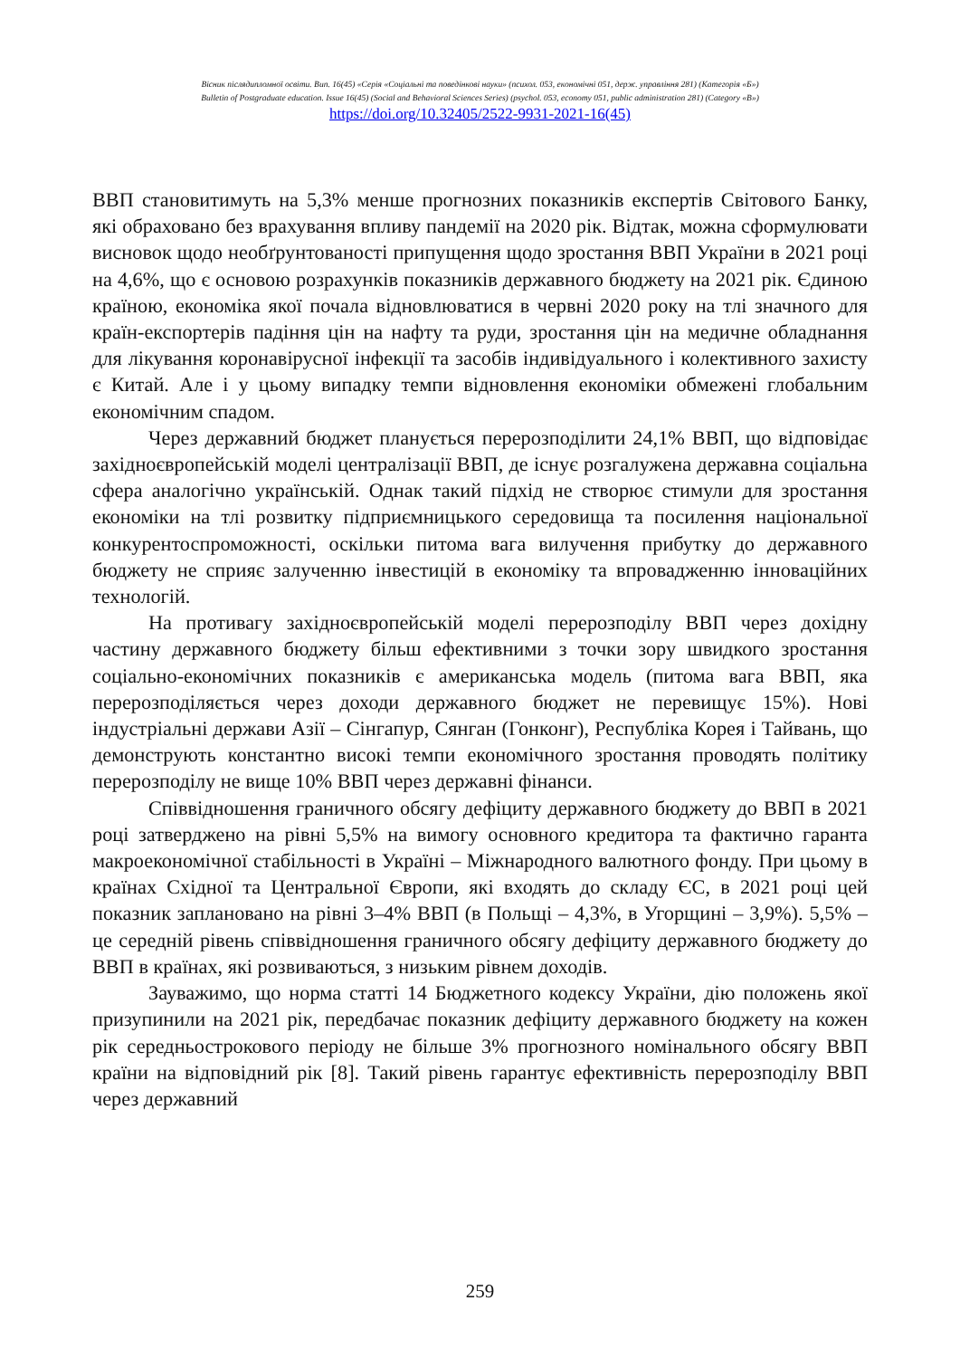Вісник післядипломної освіти. Вип. 16(45) «Серія «Соціальні та поведінкові науки» (психол. 053, економічні 051, держ. управління 281) (Категорія «Б»)
Bulletin of Postgraduate education. Issue 16(45) (Social and Behavioral Sciences Series) (psychol. 053, economy 051, public administration 281) (Category «B»)
https://doi.org/10.32405/2522-9931-2021-16(45)
ВВП становитимуть на 5,3% менше прогнозних показників експертів Світового Банку, які обраховано без врахування впливу пандемії на 2020 рік. Відтак, можна сформулювати висновок щодо необґрунтованості припущення щодо зростання ВВП України в 2021 році на 4,6%, що є основою розрахунків показників державного бюджету на 2021 рік. Єдиною країною, економіка якої почала відновлюватися в червні 2020 року на тлі значного для країн-експортерів падіння цін на нафту та руди, зростання цін на медичне обладнання для лікування коронавірусної інфекції та засобів індивідуального і колективного захисту є Китай. Але і у цьому випадку темпи відновлення економіки обмежені глобальним економічним спадом.
Через державний бюджет планується перерозподілити 24,1% ВВП, що відповідає західноєвропейській моделі централізації ВВП, де існує розгалужена державна соціальна сфера аналогічно українській. Однак такий підхід не створює стимули для зростання економіки на тлі розвитку підприємницького середовища та посилення національної конкурентоспроможності, оскільки питома вага вилучення прибутку до державного бюджету не сприяє залученню інвестицій в економіку та впровадженню інноваційних технологій.
На противагу західноєвропейській моделі перерозподілу ВВП через дохідну частину державного бюджету більш ефективними з точки зору швидкого зростання соціально-економічних показників є американська модель (питома вага ВВП, яка перерозподіляється через доходи державного бюджет не перевищує 15%). Нові індустріальні держави Азії – Сінгапур, Сянган (Гонконг), Республіка Корея і Тайвань, що демонструють константно високі темпи економічного зростання проводять політику перерозподілу не вище 10% ВВП через державні фінанси.
Співвідношення граничного обсягу дефіциту державного бюджету до ВВП в 2021 році затверджено на рівні 5,5% на вимогу основного кредитора та фактично гаранта макроекономічної стабільності в Україні – Міжнародного валютного фонду. При цьому в країнах Східної та Центральної Європи, які входять до складу ЄС, в 2021 році цей показник заплановано на рівні 3–4% ВВП (в Польщі – 4,3%, в Угорщині – 3,9%). 5,5% – це середній рівень співвідношення граничного обсягу дефіциту державного бюджету до ВВП в країнах, які розвиваються, з низьким рівнем доходів.
Зауважимо, що норма статті 14 Бюджетного кодексу України, дію положень якої призупинили на 2021 рік, передбачає показник дефіциту державного бюджету на кожен рік середньострокового періоду не більше 3% прогнозного номінального обсягу ВВП країни на відповідний рік [8]. Такий рівень гарантує ефективність перерозподілу ВВП через державний
259